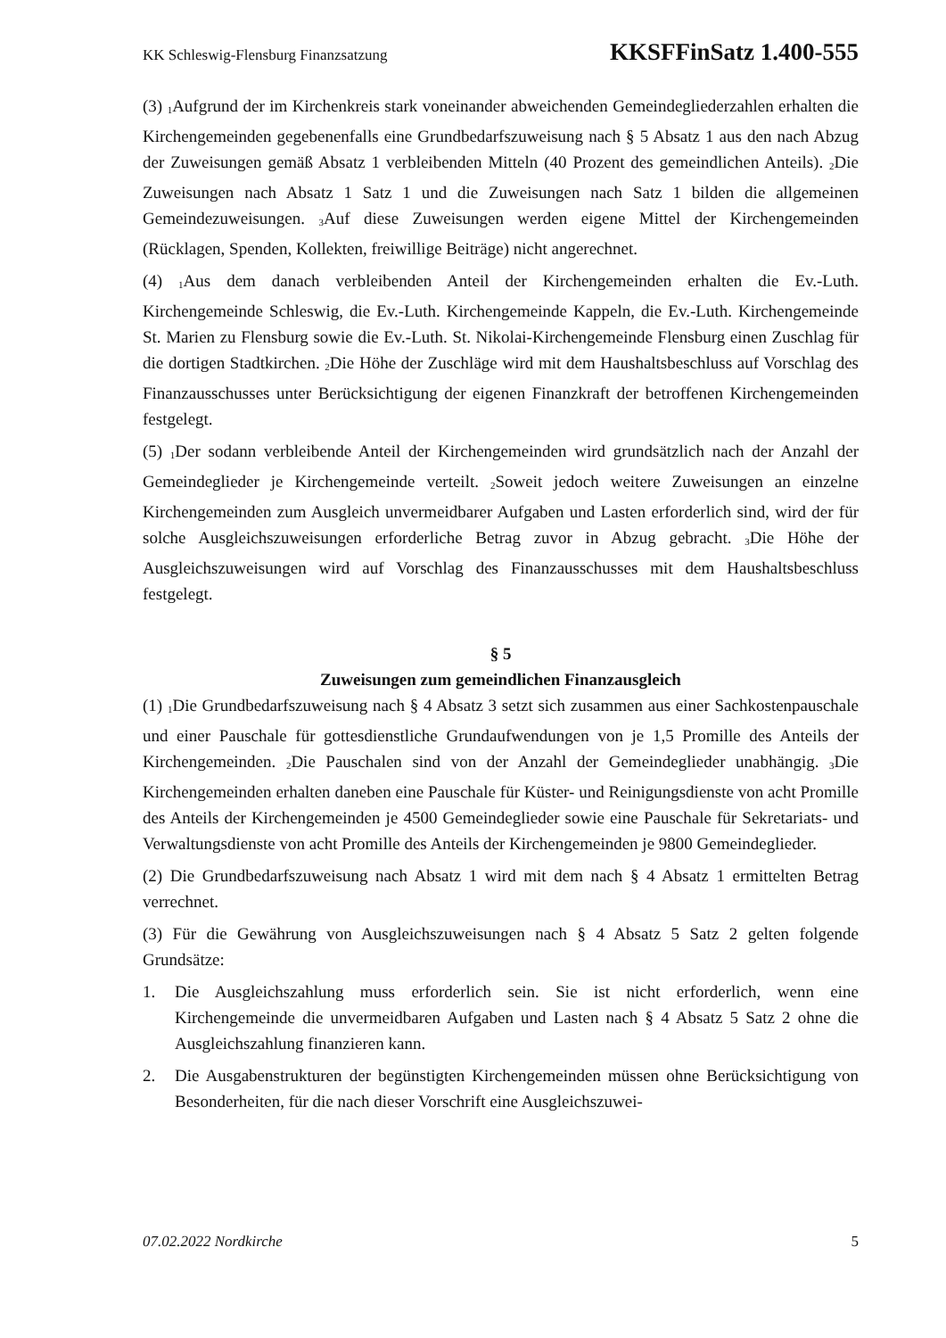KK Schleswig-Flensburg Finanzsatzung KKSFFinSatz 1.400-555
(3) <sub>1</sub>Aufgrund der im Kirchenkreis stark voneinander abweichenden Gemeindeglieder­zahlen erhalten die Kirchengemeinden gegebenenfalls eine Grundbedarfszuweisung nach § 5 Absatz 1 aus den nach Abzug der Zuweisungen gemäß Absatz 1 verbleibenden Mitteln (40 Prozent des gemeindlichen Anteils). <sub>2</sub>Die Zuweisungen nach Absatz 1 Satz 1 und die Zuweisungen nach Satz 1 bilden die allgemeinen Gemeindezuweisungen. <sub>3</sub>Auf diese Zu­weisungen werden eigene Mittel der Kirchengemeinden (Rücklagen, Spenden, Kollekten, freiwillige Beiträge) nicht angerechnet.
(4) <sub>1</sub>Aus dem danach verbleibenden Anteil der Kirchengemeinden erhalten die Ev.-Luth. Kirchengemeinde Schleswig, die Ev.-Luth. Kirchengemeinde Kappeln, die Ev.-Luth. Kir­chengemeinde St. Marien zu Flensburg sowie die Ev.-Luth. St. Nikolai-Kirchengemeinde Flensburg einen Zuschlag für die dortigen Stadtkirchen. <sub>2</sub>Die Höhe der Zuschläge wird mit dem Haushaltsbeschluss auf Vorschlag des Finanzausschusses unter Berücksichtigung der eigenen Finanzkraft der betroffenen Kirchengemeinden festgelegt.
(5) <sub>1</sub>Der sodann verbleibende Anteil der Kirchengemeinden wird grundsätzlich nach der Anzahl der Gemeindeglieder je Kirchengemeinde verteilt. <sub>2</sub>Soweit jedoch weitere Zuwei­sungen an einzelne Kirchengemeinden zum Ausgleich unvermeidbarer Aufgaben und Lasten erforderlich sind, wird der für solche Ausgleichszuweisungen erforderliche Betrag zuvor in Abzug gebracht. <sub>3</sub>Die Höhe der Ausgleichszuweisungen wird auf Vorschlag des Finanzausschusses mit dem Haushaltsbeschluss festgelegt.
§ 5
Zuweisungen zum gemeindlichen Finanzausgleich
(1) <sub>1</sub>Die Grundbedarfszuweisung nach § 4 Absatz 3 setzt sich zusammen aus einer Sach­kostenpauschale und einer Pauschale für gottesdienstliche Grundaufwendungen von je 1,5 Promille des Anteils der Kirchengemeinden. <sub>2</sub>Die Pauschalen sind von der Anzahl der Gemeindeglieder unabhängig. <sub>3</sub>Die Kirchengemeinden erhalten daneben eine Pauschale für Küster- und Reinigungsdienste von acht Promille des Anteils der Kirchengemeinden je 4500 Gemeindeglieder sowie eine Pauschale für Sekretariats- und Verwaltungsdienste von acht Promille des Anteils der Kirchengemeinden je 9800 Gemeindeglieder.
(2) Die Grundbedarfszuweisung nach Absatz 1 wird mit dem nach § 4 Absatz 1 ermittelten Betrag verrechnet.
(3) Für die Gewährung von Ausgleichszuweisungen nach § 4 Absatz 5 Satz 2 gelten folgende Grundsätze:
1. Die Ausgleichszahlung muss erforderlich sein. Sie ist nicht erforderlich, wenn eine Kirchengemeinde die unvermeidbaren Aufgaben und Lasten nach § 4 Absatz 5 Satz 2 ohne die Ausgleichszahlung finanzieren kann.
2. Die Ausgabenstrukturen der begünstigten Kirchengemeinden müssen ohne Berück­sichtigung von Besonderheiten, für die nach dieser Vorschrift eine Ausgleichszuwei-
07.02.2022 Nordkirche 5